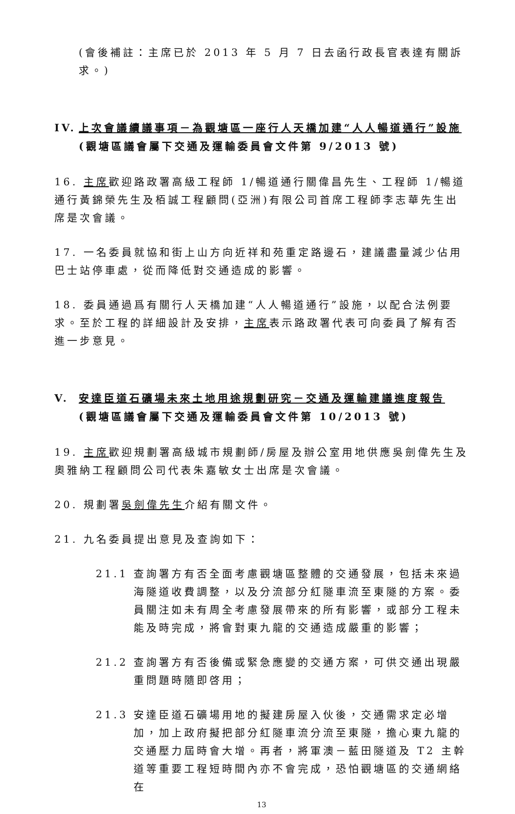(會後補註：主席已於 2013 年 5 月 7 日去函行政長官表達有關訴求。)
IV. 上次會議續議事項－為觀塘區一座行人天橋加建“人人暢道通行”設施
(觀塘區議會屬下交通及運輸委員會文件第 9/2013 號)
16. 主席歡迎路政署高級工程師 1/暢道通行關偉昌先生、工程師 1/暢道通行黃錦榮先生及栢誠工程顧問(亞洲)有限公司首席工程師李志華先生出席是次會議。
17. 一名委員就協和街上山方向近祥和苑重定路邊石，建議盡量減少佔用巴士站停車處，從而降低對交通造成的影響。
18. 委員通過爲有關行人天橋加建“人人暢道通行”設施，以配合法例要求。至於工程的詳細設計及安排，主席表示路政署代表可向委員了解有否進一步意見。
V. 安達臣道石礦場未來土地用途規劃研究－交通及運輸建議進度報告
(觀塘區議會屬下交通及運輸委員會文件第 10/2013 號)
19. 主席歡迎規劃署高級城市規劃師/房屋及辦公室用地供應吳劍偉先生及奧雅納工程顧問公司代表朱嘉敏女士出席是次會議。
20. 規劃署吳劍偉先生介紹有關文件。
21. 九名委員提出意見及查詢如下：
21.1 查詢署方有否全面考慮觀塘區整體的交通發展，包括未來過海隧道收費調整，以及分流部分紅隧車流至東隧的方案。委員關注如未有周全考慮發展帶來的所有影響，或部分工程未能及時完成，將會對東九龍的交通造成嚴重的影響；
21.2 查詢署方有否後備或緊急應變的交通方案，可供交通出現嚴重問題時隨即啓用；
21.3 安達臣道石礦場用地的擬建房屋入伙後，交通需求定必增加，加上政府擬把部分紅隧車流分流至東隧，擔心東九龍的交通壓力屆時會大增。再者，將軍澳－藍田隧道及 T2 主幹道等重要工程短時間內亦不會完成，恐怕觀塘區的交通網絡在
13